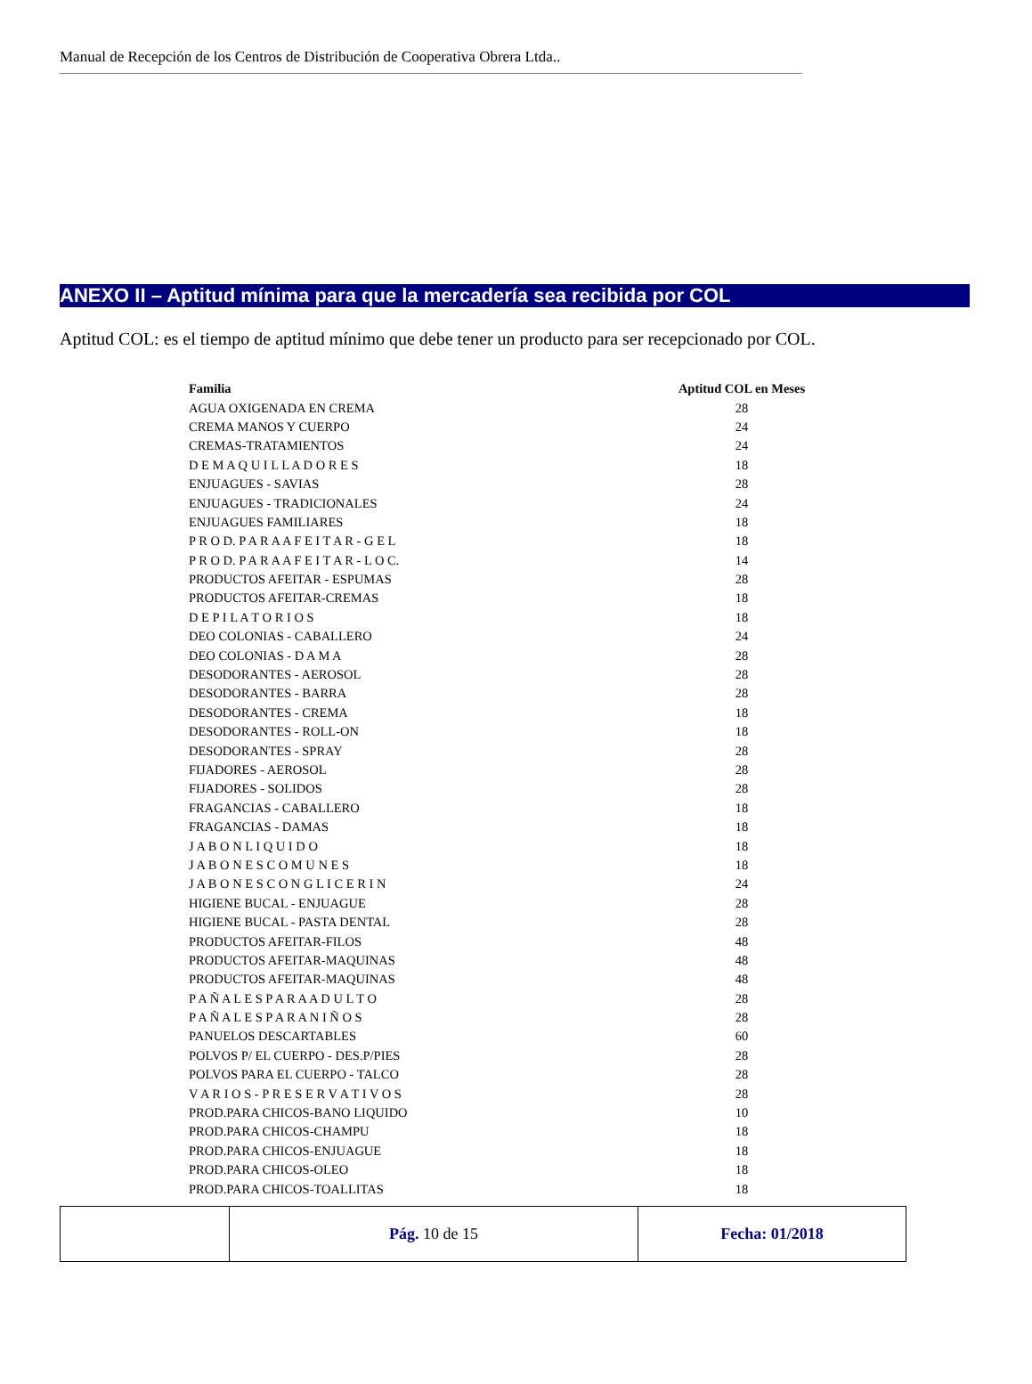Manual de Recepción de los Centros de Distribución de Cooperativa Obrera Ltda..
ANEXO II – Aptitud mínima para que la mercadería sea recibida por COL
Aptitud COL: es el tiempo de aptitud mínimo que debe tener un producto para ser recepcionado por COL.
| Familia | Aptitud COL en Meses |
| --- | --- |
| AGUA OXIGENADA EN CREMA | 28 |
| CREMA MANOS Y CUERPO | 24 |
| CREMAS-TRATAMIENTOS | 24 |
| D E M A Q U I L L A D O R E S | 18 |
| ENJUAGUES - SAVIAS | 28 |
| ENJUAGUES - TRADICIONALES | 24 |
| ENJUAGUES FAMILIARES | 18 |
| P R O D. P A R A A F E I T A R - G E L | 18 |
| P R O D. P A R A A F E I T A R - L O C. | 14 |
| PRODUCTOS AFEITAR - ESPUMAS | 28 |
| PRODUCTOS AFEITAR-CREMAS | 18 |
| D E P I L A T O R I O S | 18 |
| DEO COLONIAS - CABALLERO | 24 |
| DEO COLONIAS - D A M A | 28 |
| DESODORANTES - AEROSOL | 28 |
| DESODORANTES - BARRA | 28 |
| DESODORANTES - CREMA | 18 |
| DESODORANTES - ROLL-ON | 18 |
| DESODORANTES - SPRAY | 28 |
| FIJADORES - AEROSOL | 28 |
| FIJADORES - SOLIDOS | 28 |
| FRAGANCIAS - CABALLERO | 18 |
| FRAGANCIAS - DAMAS | 18 |
| J A B O N L I Q U I D O | 18 |
| J A B O N E S C O M U N E S | 18 |
| J A B O N E S C O N G L I C E R I N | 24 |
| HIGIENE BUCAL - ENJUAGUE | 28 |
| HIGIENE BUCAL - PASTA DENTAL | 28 |
| PRODUCTOS AFEITAR-FILOS | 48 |
| PRODUCTOS AFEITAR-MAQUINAS | 48 |
| PRODUCTOS AFEITAR-MAQUINAS | 48 |
| P A Ñ A L E S P A R A A D U L T O | 28 |
| P A Ñ A L E S P A R A N I Ñ O S | 28 |
| PANUELOS DESCARTABLES | 60 |
| POLVOS P/ EL CUERPO - DES.P/PIES | 28 |
| POLVOS PARA EL CUERPO - TALCO | 28 |
| V A R I O S - P R E S E R V A T I V O S | 28 |
| PROD.PARA CHICOS-BANO LIQUIDO | 10 |
| PROD.PARA CHICOS-CHAMPU | 18 |
| PROD.PARA CHICOS-ENJUAGUE | 18 |
| PROD.PARA CHICOS-OLEO | 18 |
| PROD.PARA CHICOS-TOALLITAS | 18 |
| | Pág. 10 de 15 | Fecha: 01/2018 |